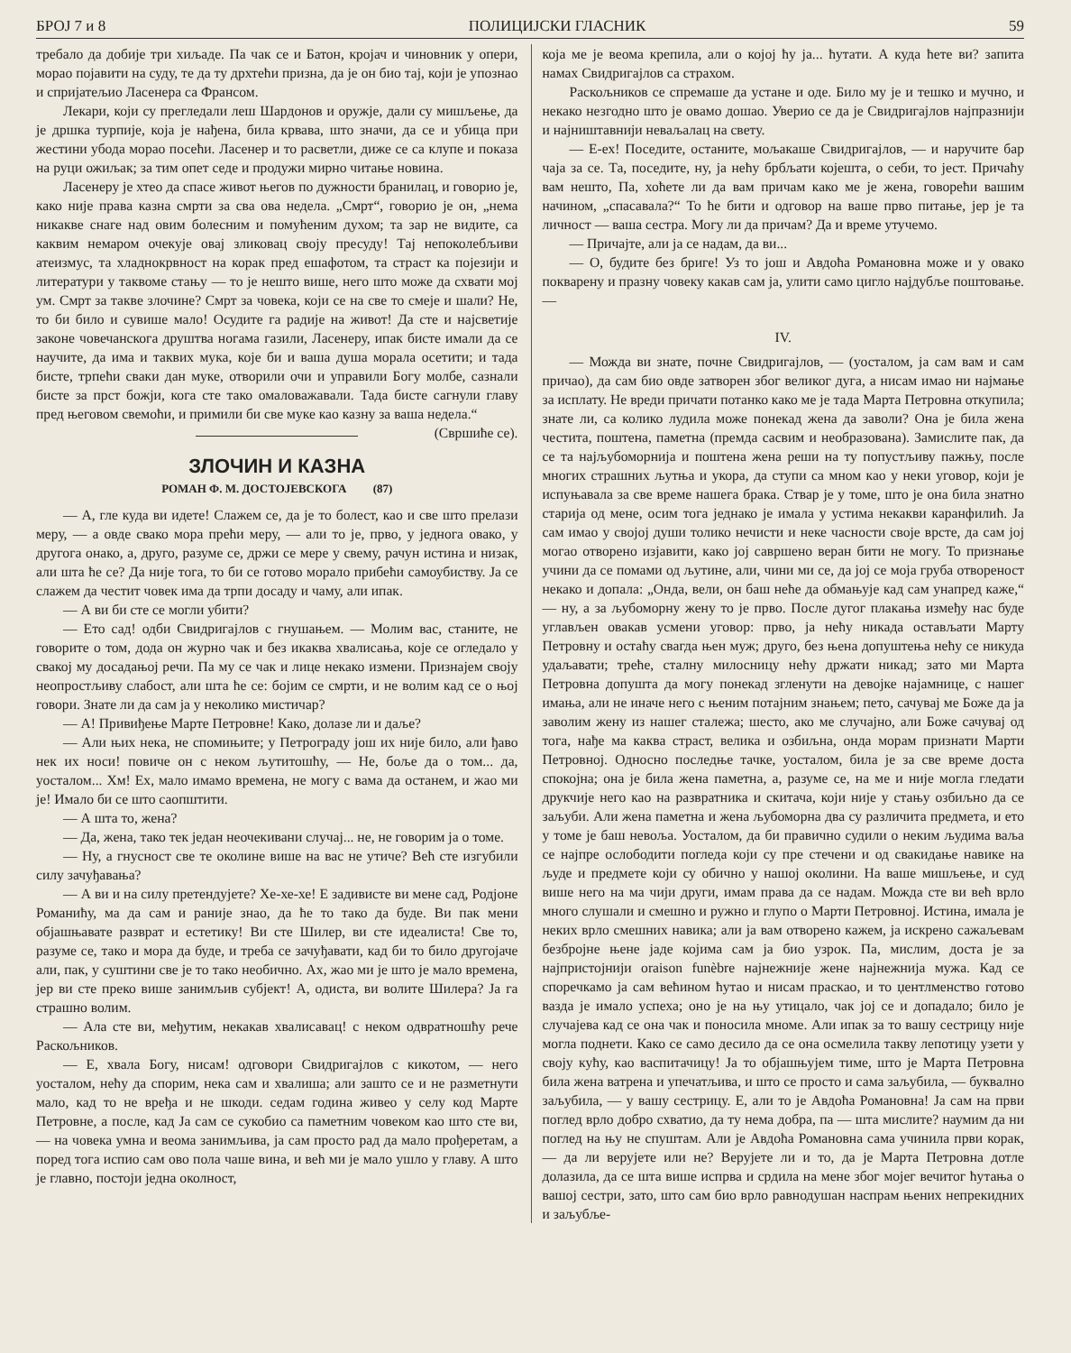БРОЈ 7 и 8 ПОЛИЦИЈСКИ ГЛАСНИК 59
требало да добије три хиљаде. Па чак се и Батон, кројач и чиновник у опери, морао појавити на суду, те да ту дрхтећи призна, да је он био тај, који је упознао и спријатељио Ласенера са Франсом.
Лекари, који су прегледали леш Шардонов и оружје, дали су мишљење, да је дршка турпије, која је нађена, била крвава, што значи, да се и убица при жестини убода морао посећи. Ласенер и то расветли, диже се са клупе и показа на руци ожиљак; за тим опет седе и продужи мирно читање новина.
Ласенеру је хтео да спасе живот његов по дужности бранилац, и говорио је, како није права казна смрти за сва ова недела. „Смрт“, говорио је он, „нема никакве снаге над овим болесним и помућеним духом; та зар не видите, са каквим немаром очекује овај зликовац своју пресуду! Тај непоколебљиви атеизмус, та хладнокрвност на корак пред ешафотом, та страст ка појезији и литератури у таквоме стању — то је нешто више, него што може да схвати мој ум. Смрт за такве злочине? Смрт за човека, који се на све то смеје и шали? Не, то би било и сувише мало! Осудите га радије на живот! Да сте и најсветије законе човечанскога друштва ногама газили, Ласенеру, ипак бисте имали да се научите, да има и таквих мука, које би и ваша душа морала осетити; и тада бисте, трпећи сваки дан муке, отворили очи и управили Богу молбе, сазнали бисте за прст божји, кога сте тако омаловажавали. Тада бисте сагнули главу пред његовом свемоћи, и примили би све муке као казну за ваша недела.“ (Свршиће се).
ЗЛОЧИН И КАЗНА
РОМАН Ф. М. ДОСТОЈЕВСКОГА (87)
— А, гле куда ви идете! Слажем се, да је то болест, као и све што прелази меру, — а овде свако мора прећи меру, — али то је, прво, у једнога овако, у другога онако, а, друго, разуме се, држи се мере у свему, рачун истина и низак, али шта ће се? Да није тога, то би се готово морало прибећи самоубиству. Ја се слажем да честит човек има да трпи досаду и чаму, али ипак.
— А ви би сте се могли убити?
— Ето сад! одби Свидригајлов с гнушањем. — Молим вас, станите, не говорите о том, дода он журно чак и без икаква хвалисања, које се огледало у свакој му досадањој речи. Па му се чак и лице некако измени. Признајем своју неопростљиву слабост, али шта ће се: бојим се смрти, и не волим кад се о њој говори. Знате ли да сам ја у неколико мистичар?
— А! Привиђење Марте Петровне! Како, долазе ли и даље?
— Али њих нека, не спомињите; у Петрограду још их није било, али ђаво нек их носи! повиче он с неком љутитошћу, — Не, боље да о том... да, уосталом... Хм! Ех, мало имамо времена, не могу с вама да останем, и жао ми је! Имало би се што саопштити.
— А шта то, жена?
— Да, жена, тако тек један неочекивани случај... не, не говорим ја о томе.
— Ну, а гнусност све те околине више на вас не утиче? Већ сте изгубили силу зачуђавања?
— А ви и на силу претендујете? Хе-хе-хе! Е задивисте ви мене сад, Родјоне Романићу, ма да сам и раније знао, да ће то тако да буде. Ви пак мени објашњавате разврат и естетику! Ви сте Шилер, ви сте идеалиста! Све то, разуме се, тако и мора да буде, и треба се зачуђавати, кад би то било другојаче али, пак, у суштини све је то тако необично. Ах, жао ми је што је мало времена, јер ви сте преко више занимљив субјект! А, одиста, ви волите Шилера? Ја га страшно волим.
— Ала сте ви, међутим, некакав хвалисавац! с неком одвратношћу рече Раскољников.
— Е, хвала Богу, нисам! одговори Свидригајлов с кикотом, — него уосталом, нећу да спорим, нека сам и хвалиша; али зашто се и не разметнути мало, кад то не вређа и не шкоди. седам година живео у селу код Марте Петровне, а после, кад Ја сам се сукобио са паметним човеком као што сте ви, — на човека умна и веома занимљива, ја сам просто рад да мало прођеретам, а поред тога испио сам ово пола чаше вина, и већ ми је мало ушло у главу. А што је главно, постоји једна околност,
која ме је веома крепила, али о којој ћу ја... ћутати. А куда ћете ви? запита намах Свидригајлов са страхом.
Раскољников се спремаше да устане и оде. Било му је и тешко и мучно, и некако незгодно што је овамо дошао. Уверио се да је Свидригајлов најпразнији и најништавнији неваљалац на свету.
— Е-ех! Поседите, останите, мољакаше Свидригајлов, — и наручите бар чаја за се. Та, поседите, ну, ја нећу брбљати којешта, о себи, то јест. Причаћу вам нешто, Па, хоћете ли да вам причам како ме је жена, говорећи вашим начином, „спасавала?“ То ће бити и одговор на ваше прво питање, јер је та личност — ваша сестра. Могу ли да причам? Да и време утучемо.
— Причајте, али ја се надам, да ви...
— О, будите без бриге! Уз то још и Авдоћа Романовна може и у овако покварену и празну човеку какав сам ја, улити само цигло најдубље поштовање. —
IV.
— Можда ви знате, почне Свидригајлов, — (уосталом, ја сам вам и сам причао), да сам био овде затворен због великог дуга, а нисам имао ни најмање за исплату. Не вреди причати потанко како ме је тада Марта Петровна откупила; знате ли, са колико лудила може понекад жена да заволи? Она је била жена честита, поштена, паметна (премда сасвим и необразована). Замислите пак, да се та најљубоморнија и поштена жена реши на ту попустљиву пажњу, после многих страшних љутња и укора, да ступи са мном као у неки уговор, који је испуњавала за све време нашега брака. Ствар је у томе, што је она била знатно старија од мене, осим тога једнако је имала у устима некакви каранфилић. Ја сам имао у својој души толико нечисти и неке часности своје врсте, да сам јој могао отворено изјавити, како јој савршено веран бити не могу. То признање учини да се помами од љутине, али, чини ми се, да јој се моја груба отвореност некако и допала: „Онда, вели, он баш неће да обмањује кад сам унапред каже,“ — ну, а за љубоморну жену то је прво. После дугог плакања између нас буде углављен овакав усмени уговор: прво, ја нећу никада остављати Марту Петровну и остаћу свагда њен муж; друго, без њена допуштења нећу се никуда удаљавати; треће, сталну милосницу нећу држати никад; зато ми Марта Петровна допушта да могу понекад згленути на девојке најамнице, с нашег имања, али не иначе него с њеним потајним знањем; пето, сачувај ме Боже да ја заволим жену из нашег сталежа; шесто, ако ме случајно, али Боже сачувај од тога, нађе ма каква страст, велика и озбиљна, онда морам признати Марти Петровној. Односно последње тачке, уосталом, била је за све време доста спокојна; она је била жена паметна, а, разуме се, на ме и није могла гледати друкчије него као на развратника и скитача, који није у стању озбиљно да се заљуби. Али жена паметна и жена љубоморна два су различита предмета, и ето у томе је баш невоља. Уосталом, да би правично судили о неким људима ваља се најпре ослободити погледа који су пре стечени и од свакидање навике на људе и предмете који су обично у нашој околини. На ваше мишљење, и суд више него на ма чији други, имам права да се надам. Можда сте ви већ врло много слушали и смешно и ружно и глупо о Марти Петровној. Истина, имала је неких врло смешних навика; али ја вам отворено кажем, ја искрено сажаљевам безбројне њене јаде којима сам ја био узрок. Па, мислим, доста је за најпристојнији oraison funèbre најнежније жене најнежнија мужа. Кад се споречкамо ја сам већином ћутао и нисам праскао, и то џентлменство готово вазда је имало успеха; оно је на њу утицало, чак јој се и допадало; било је случајева кад се она чак и поносила мноме. Али ипак за то вашу сестрицу није могла поднети. Како се само десило да се она осмелила такву лепотицу узети у своју кућу, као васпитачицу! Ја то објашњујем тиме, што је Марта Петровна била жена ватрена и упечатљива, и што се просто и сама заљубила, — буквално заљубила, — у вашу сестрицу. Е, али то је Авдоћа Романовна! Ја сам на први поглед врло добро схватио, да ту нема добра, па — шта мислите? наумим да ни поглед на њу не спуштам. Али је Авдоћа Романовна сама учинила први корак, — да ли верујете или не? Верујете ли и то, да је Марта Петровна дотле долазила, да се шта више испрва и срдила на мене због мојег вечитог ћутања о вашој сестри, зато, што сам био врло равнодушан наспрам њених непрекидних и заљубље-